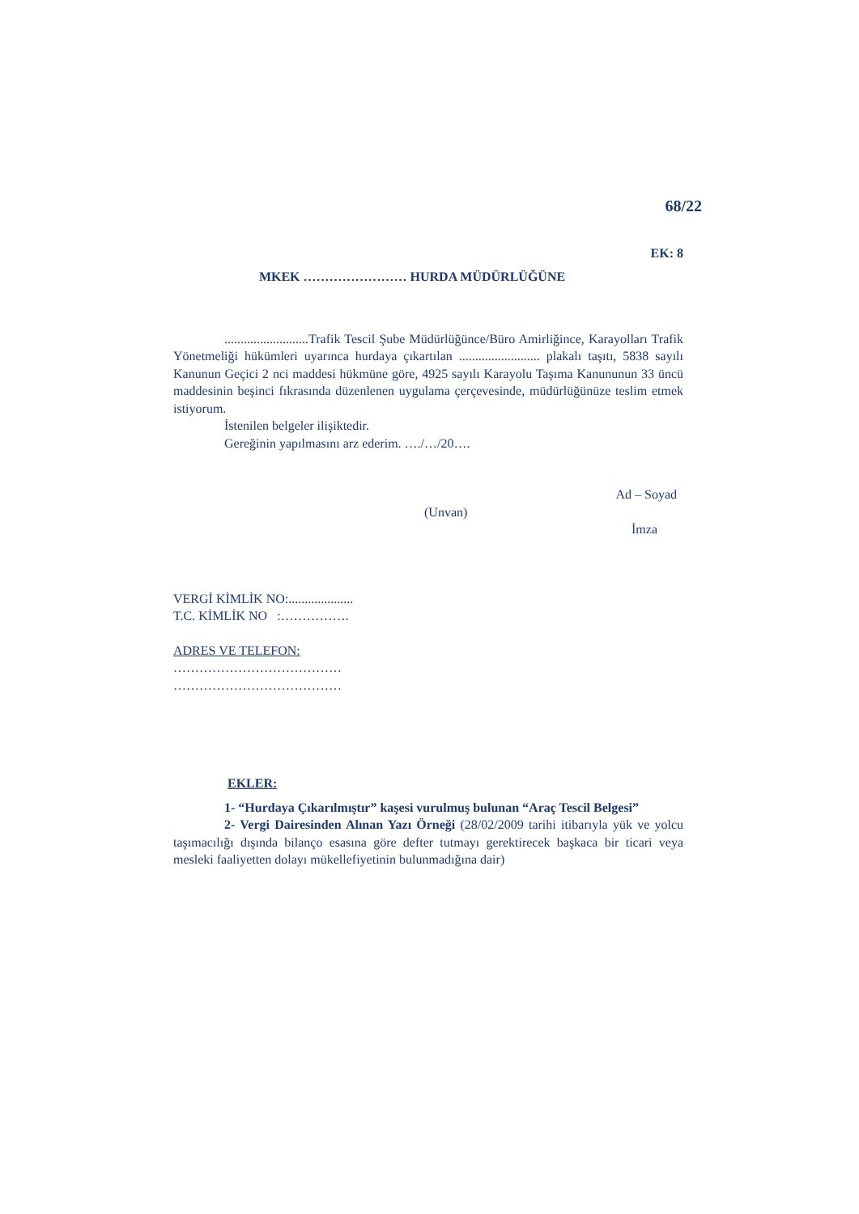68/22
EK: 8
MKEK …………………… HURDA MÜDÜRLÜĞÜNE
..........................Trafik Tescil Şube Müdürlüğünce/Büro Amirliğince, Karayolları Trafik Yönetmeliği hükümleri uyarınca hurdaya çıkartılan ......................... plakalı taşıtı, 5838 sayılı Kanunun Geçici 2 nci maddesi hükmüne göre, 4925 sayılı Karayolu Taşıma Kanununun 33 üncü maddesinin beşinci fıkrasında düzenlenen uygulama çerçevesinde, müdürlüğünüze teslim etmek istiyorum.
İstenilen belgeler ilişiktedir.
Gereğinin yapılmasını arz ederim. …./…/20….
Ad – Soyad
(Unvan)
İmza
VERGİ KİMLİK NO:....................
T.C. KİMLİK NO :…………….
ADRES VE TELEFON:
…………………………………
…………………………………
EKLER:
1- “Hurdaya Çıkarılmıştır” kaşesi vurulmuş bulunan “Araç Tescil Belgesi”
2- Vergi Dairesinden Alınan Yazı Örneği (28/02/2009 tarihi itibarıyla yük ve yolcu taşımacılığı dışında bilanço esasına göre defter tutmayı gerektirecek başkaca bir ticari veya mesleki faaliyetten dolayı mükellefiyetinin bulunmadığına dair)